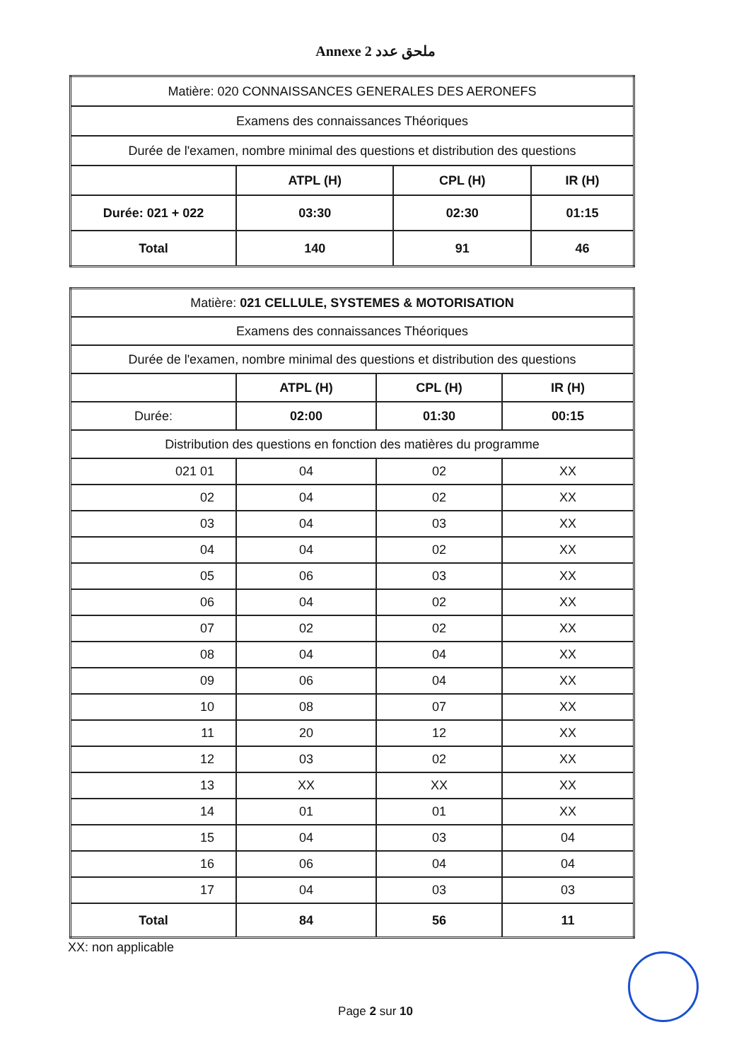Annexe 2 ملحق عدد
| Matière: 020 CONNAISSANCES GENERALES DES AERONEFS | | | |
| Examens des connaissances Théoriques | | | |
| Durée de l'examen, nombre minimal des questions et distribution des questions | | | |
| | ATPL (H) | CPL (H) | IR (H) |
| Durée: 021 + 022 | 03:30 | 02:30 | 01:15 |
| Total | 140 | 91 | 46 |
| Matière: 021 CELLULE, SYSTEMES & MOTORISATION | | | |
| Examens des connaissances Théoriques | | | |
| Durée de l'examen, nombre minimal des questions et distribution des questions | | | |
| | ATPL (H) | CPL (H) | IR (H) |
| Durée: | 02:00 | 01:30 | 00:15 |
| Distribution des questions en fonction des matières du programme | | | |
| 021 01 | 04 | 02 | XX |
| 02 | 04 | 02 | XX |
| 03 | 04 | 03 | XX |
| 04 | 04 | 02 | XX |
| 05 | 06 | 03 | XX |
| 06 | 04 | 02 | XX |
| 07 | 02 | 02 | XX |
| 08 | 04 | 04 | XX |
| 09 | 06 | 04 | XX |
| 10 | 08 | 07 | XX |
| 11 | 20 | 12 | XX |
| 12 | 03 | 02 | XX |
| 13 | XX | XX | XX |
| 14 | 01 | 01 | XX |
| 15 | 04 | 03 | 04 |
| 16 | 06 | 04 | 04 |
| 17 | 04 | 03 | 03 |
| Total | 84 | 56 | 11 |
XX: non applicable
Page 2 sur 10